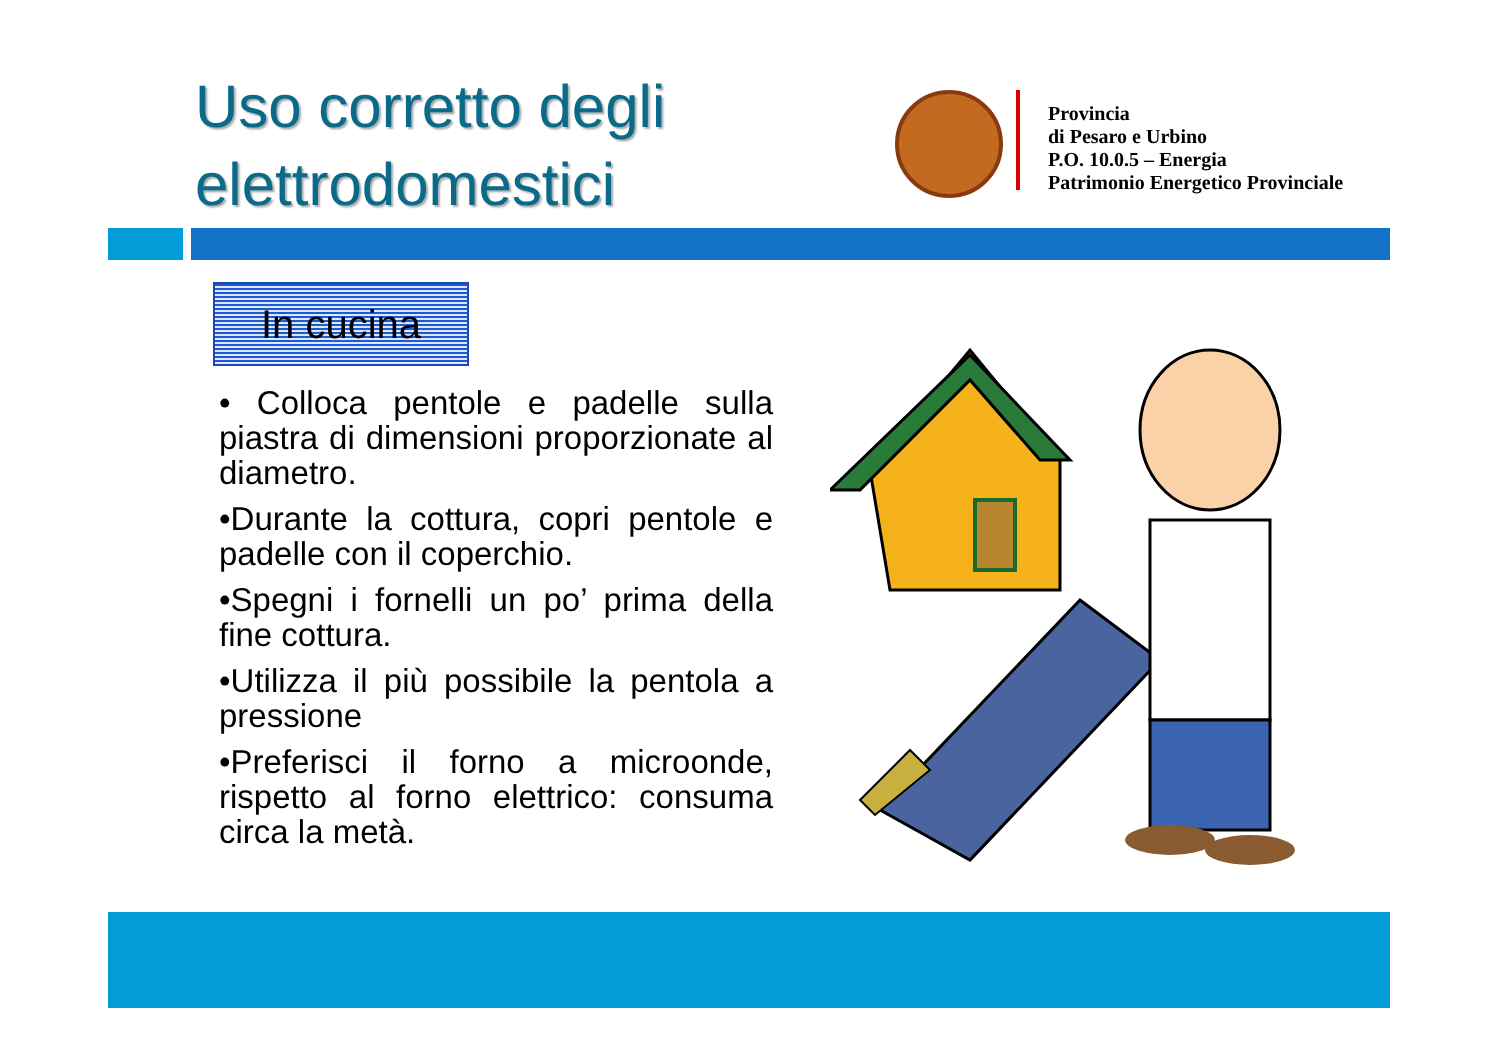Uso corretto degli
elettrodomestici
Provincia
di Pesaro e Urbino
P.O. 10.0.5 – Energia
Patrimonio Energetico Provinciale
In cucina
• Colloca pentole e padelle sulla piastra di dimensioni proporzionate al diametro.
•Durante la cottura, copri pentole e padelle con il coperchio.
•Spegni i fornelli un po’ prima della fine cottura.
•Utilizza il più possibile la pentola a pressione
•Preferisci il forno a microonde, rispetto al forno elettrico: consuma circa la metà.